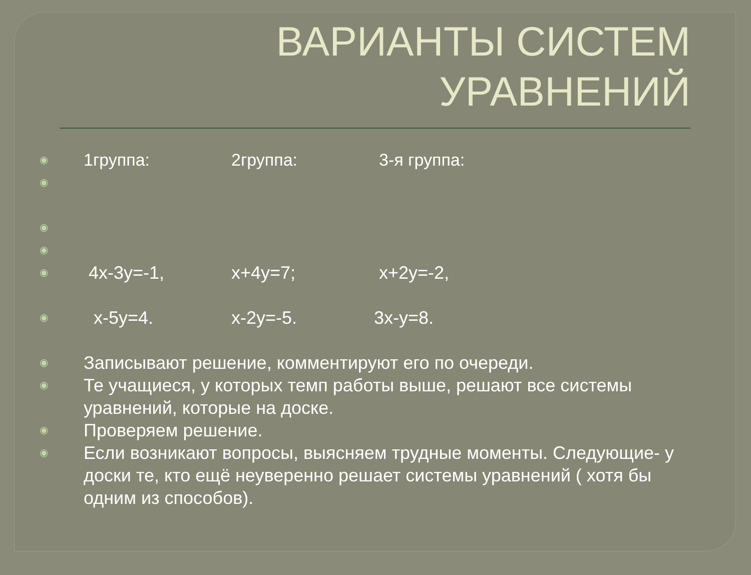ВАРИАНТЫ СИСТЕМ
УРАВНЕНИЙ
◉ 1группа: 2группа: 3-я группа:
◉
◉
◉
◉ 4x-3y=-1, x+4y=7; x+2y=-2,
◉ x-5y=4. x-2y=-5. 3x-y=8.
◉ Записывают решение, комментируют его по очереди.
◉ Те учащиеся, у которых темп работы выше, решают все системы уравнений, которые на доске.
◉ Проверяем решение.
◉ Если возникают вопросы, выясняем трудные моменты. Следующие- у доски те, кто ещё неуверенно решает системы уравнений ( хотя бы одним из способов).